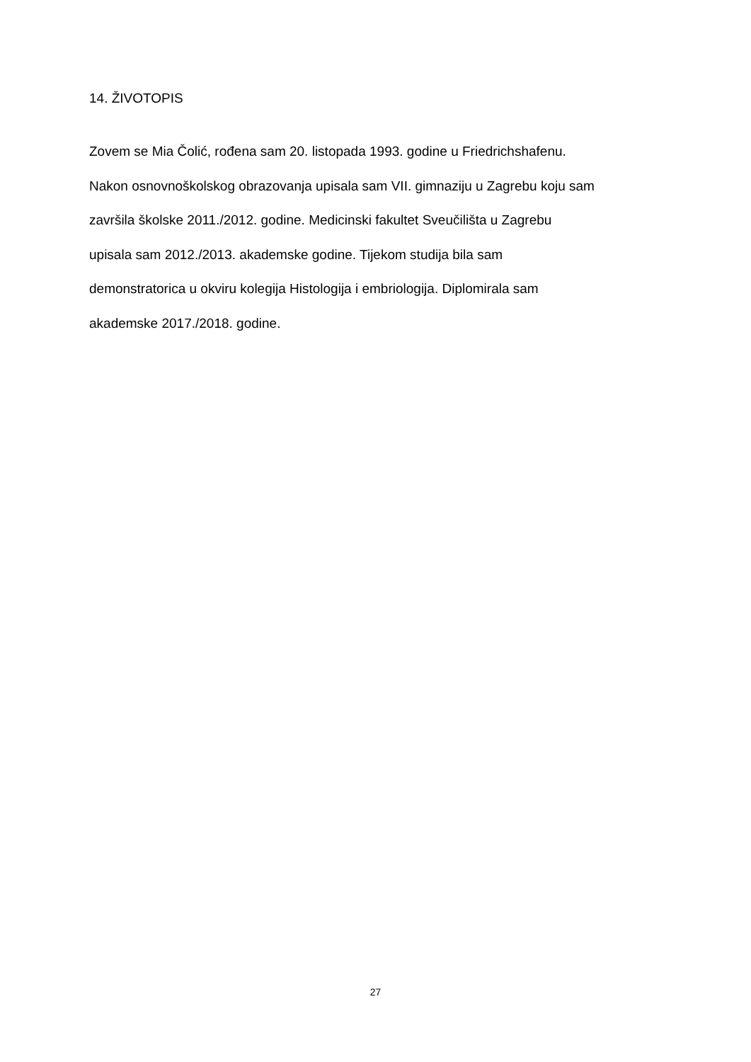14. ŽIVOTOPIS
Zovem se Mia Čolić, rođena sam 20. listopada 1993. godine u Friedrichshafenu.
Nakon osnovnoškolskog obrazovanja upisala sam VII. gimnaziju u Zagrebu koju sam
završila školske 2011./2012. godine. Medicinski fakultet Sveučilišta u Zagrebu
upisala sam 2012./2013. akademske godine. Tijekom studija bila sam
demonstratorica u okviru kolegija Histologija i embriologija. Diplomirala sam
akademske 2017./2018. godine.
27